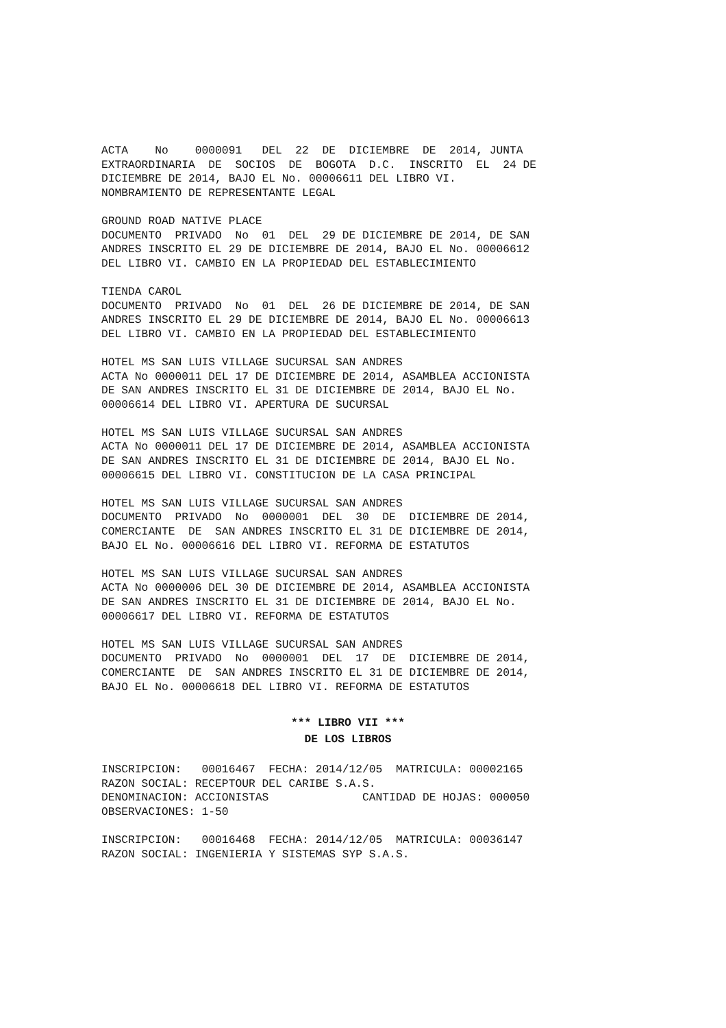ACTA No 0000091 DEL 22 DE DICIEMBRE DE 2014, JUNTA EXTRAORDINARIA DE SOCIOS DE BOGOTA D.C. INSCRITO EL 24 DE DICIEMBRE DE 2014, BAJO EL No. 00006611 DEL LIBRO VI. NOMBRAMIENTO DE REPRESENTANTE LEGAL
GROUND ROAD NATIVE PLACE DOCUMENTO PRIVADO No 01 DEL 29 DE DICIEMBRE DE 2014, DE SAN ANDRES INSCRITO EL 29 DE DICIEMBRE DE 2014, BAJO EL No. 00006612 DEL LIBRO VI. CAMBIO EN LA PROPIEDAD DEL ESTABLECIMIENTO
TIENDA CAROL DOCUMENTO PRIVADO No 01 DEL 26 DE DICIEMBRE DE 2014, DE SAN ANDRES INSCRITO EL 29 DE DICIEMBRE DE 2014, BAJO EL No. 00006613 DEL LIBRO VI. CAMBIO EN LA PROPIEDAD DEL ESTABLECIMIENTO
HOTEL MS SAN LUIS VILLAGE SUCURSAL SAN ANDRES ACTA No 0000011 DEL 17 DE DICIEMBRE DE 2014, ASAMBLEA ACCIONISTA DE SAN ANDRES INSCRITO EL 31 DE DICIEMBRE DE 2014, BAJO EL No. 00006614 DEL LIBRO VI. APERTURA DE SUCURSAL
HOTEL MS SAN LUIS VILLAGE SUCURSAL SAN ANDRES ACTA No 0000011 DEL 17 DE DICIEMBRE DE 2014, ASAMBLEA ACCIONISTA DE SAN ANDRES INSCRITO EL 31 DE DICIEMBRE DE 2014, BAJO EL No. 00006615 DEL LIBRO VI. CONSTITUCION DE LA CASA PRINCIPAL
HOTEL MS SAN LUIS VILLAGE SUCURSAL SAN ANDRES DOCUMENTO PRIVADO No 0000001 DEL 30 DE DICIEMBRE DE 2014, COMERCIANTE DE SAN ANDRES INSCRITO EL 31 DE DICIEMBRE DE 2014, BAJO EL No. 00006616 DEL LIBRO VI. REFORMA DE ESTATUTOS
HOTEL MS SAN LUIS VILLAGE SUCURSAL SAN ANDRES ACTA No 0000006 DEL 30 DE DICIEMBRE DE 2014, ASAMBLEA ACCIONISTA DE SAN ANDRES INSCRITO EL 31 DE DICIEMBRE DE 2014, BAJO EL No. 00006617 DEL LIBRO VI. REFORMA DE ESTATUTOS
HOTEL MS SAN LUIS VILLAGE SUCURSAL SAN ANDRES DOCUMENTO PRIVADO No 0000001 DEL 17 DE DICIEMBRE DE 2014, COMERCIANTE DE SAN ANDRES INSCRITO EL 31 DE DICIEMBRE DE 2014, BAJO EL No. 00006618 DEL LIBRO VI. REFORMA DE ESTATUTOS
*** LIBRO VII ***
DE LOS LIBROS
INSCRIPCION: 00016467 FECHA: 2014/12/05 MATRICULA: 00002165 RAZON SOCIAL: RECEPTOUR DEL CARIBE S.A.S. DENOMINACION: ACCIONISTAS CANTIDAD DE HOJAS: 000050 OBSERVACIONES: 1-50
INSCRIPCION: 00016468 FECHA: 2014/12/05 MATRICULA: 00036147 RAZON SOCIAL: INGENIERIA Y SISTEMAS SYP S.A.S.